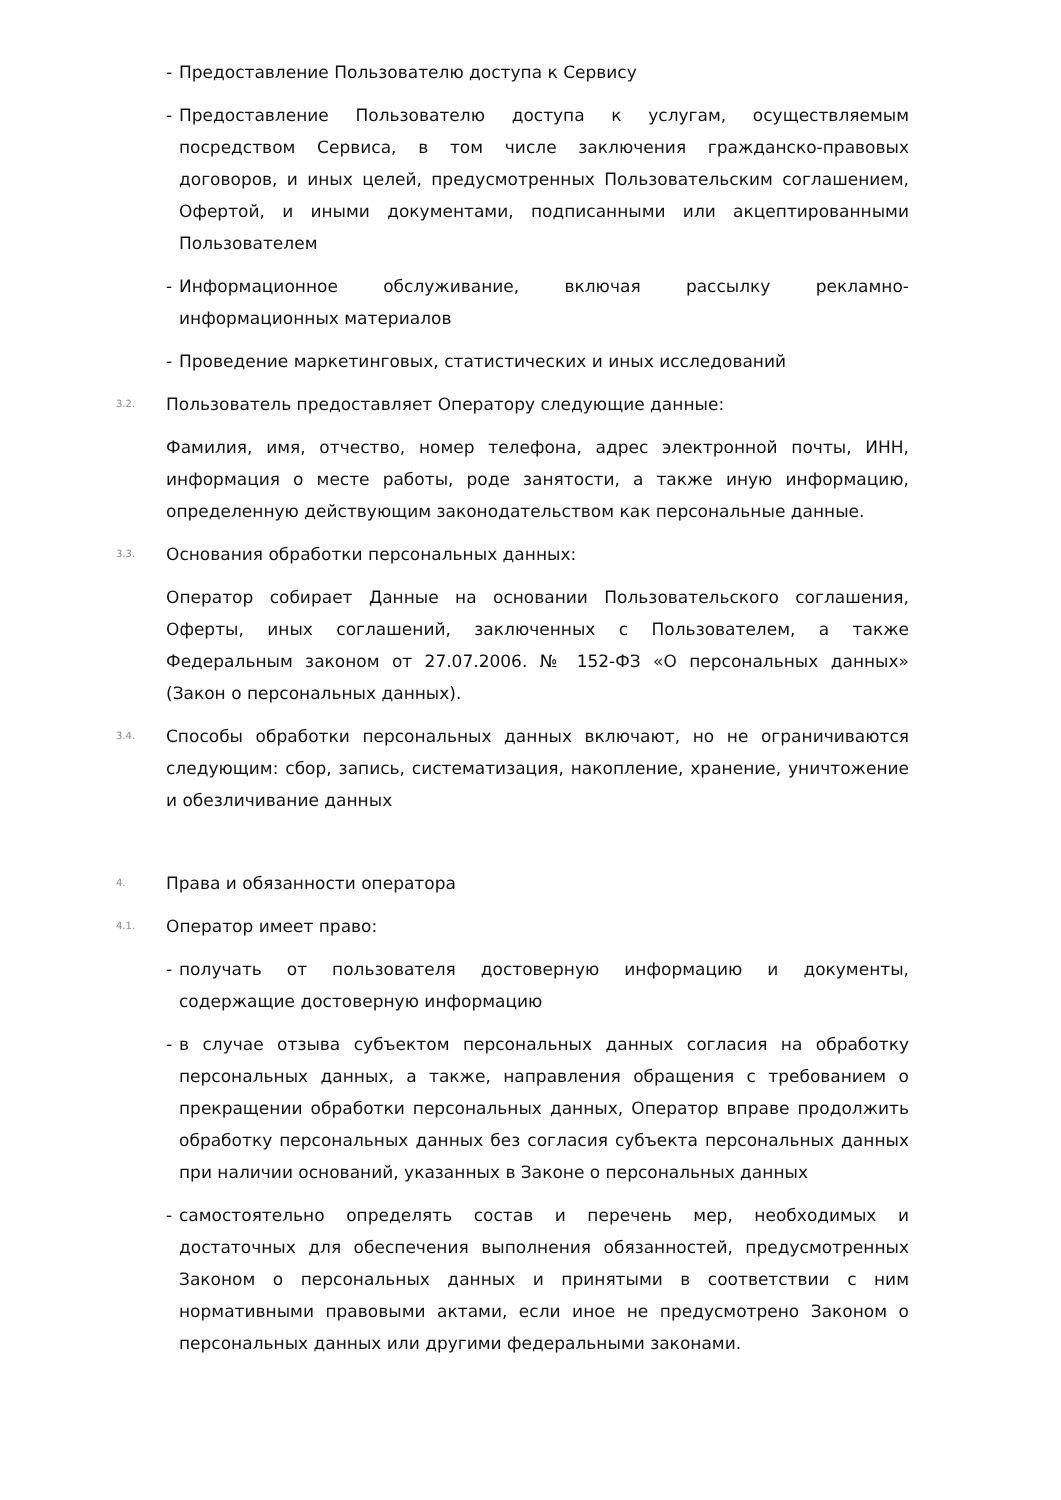- Предоставление Пользователю доступа к Сервису
- Предоставление Пользователю доступа к услугам, осуществляемым посредством Сервиса, в том числе заключения гражданско-правовых договоров, и иных целей, предусмотренных Пользовательским соглашением, Офертой, и иными документами, подписанными или акцептированными Пользователем
- Информационное обслуживание, включая рассылку рекламно-информационных материалов
- Проведение маркетинговых, статистических и иных исследований
3.2. Пользователь предоставляет Оператору следующие данные:
Фамилия, имя, отчество, номер телефона, адрес электронной почты, ИНН, информация о месте работы, роде занятости, а также иную информацию, определенную действующим законодательством как персональные данные.
3.3. Основания обработки персональных данных:
Оператор собирает Данные на основании Пользовательского соглашения, Оферты, иных соглашений, заключенных с Пользователем, а также Федеральным законом от 27.07.2006. № 152-ФЗ «О персональных данных» (Закон о персональных данных).
3.4. Способы обработки персональных данных включают, но не ограничиваются следующим: сбор, запись, систематизация, накопление, хранение, уничтожение и обезличивание данных
4. Права и обязанности оператора
4.1. Оператор имеет право:
- получать от пользователя достоверную информацию и документы, содержащие достоверную информацию
- в случае отзыва субъектом персональных данных согласия на обработку персональных данных, а также, направления обращения с требованием о прекращении обработки персональных данных, Оператор вправе продолжить обработку персональных данных без согласия субъекта персональных данных при наличии оснований, указанных в Законе о персональных данных
- самостоятельно определять состав и перечень мер, необходимых и достаточных для обеспечения выполнения обязанностей, предусмотренных Законом о персональных данных и принятыми в соответствии с ним нормативными правовыми актами, если иное не предусмотрено Законом о персональных данных или другими федеральными законами.